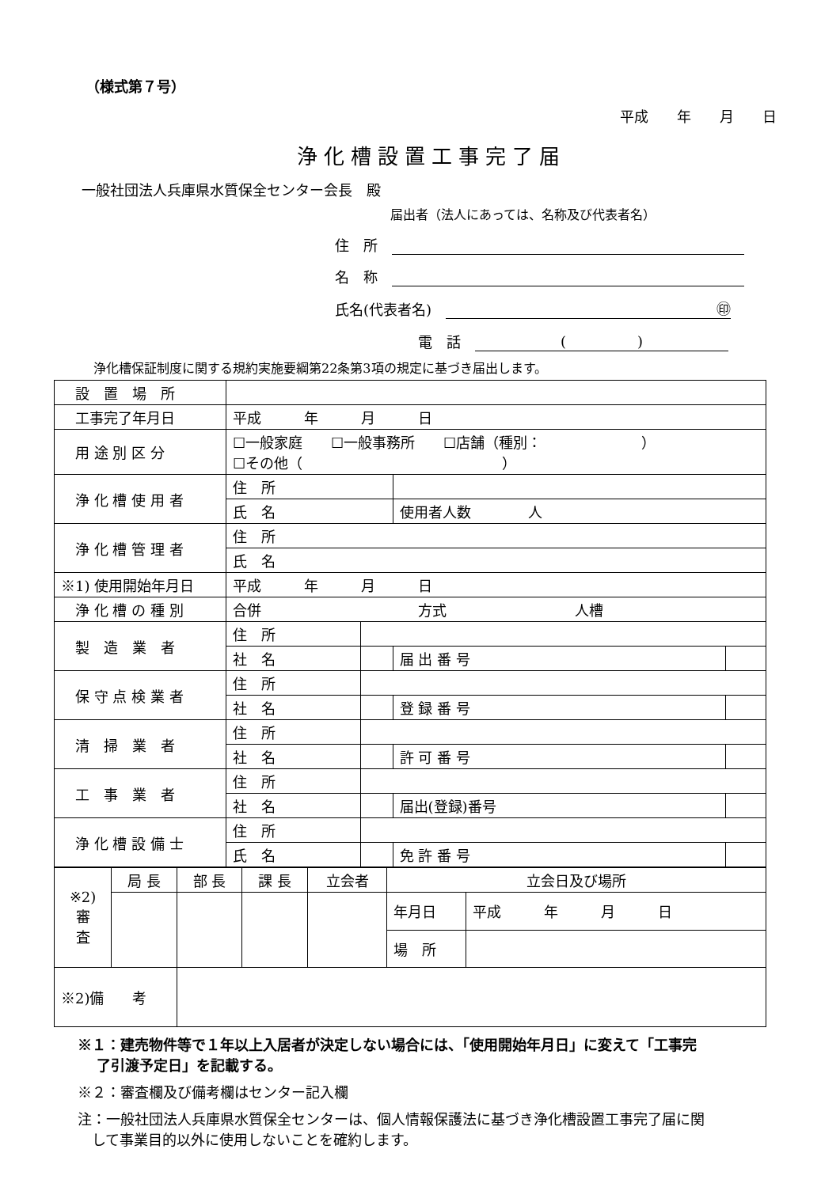（様式第７号）
平成　　年　　月　　日
浄化槽設置工事完了届
一般社団法人兵庫県水質保全センター会長　殿
届出者（法人にあっては、名称及び代表者名）
住　所　
名　称　
氏名(代表者名)　㊞
電　話　(　　　　　)
浄化槽保証制度に関する規約実施要綱第22条第3項の規定に基づき届出します。
| 設 置 場 所 | | | | |
| 工事完了年月日 | 平成 年 月 日 | | | |
| 用 途 別 区 分 | ☐一般家庭 ☐一般事務所 ☐店舗（種別： ） ☐その他（ ） | | | |
| 浄 化 槽 使 用 者 | 住 所 | | | |
| | 氏 名 | | 使用者人数 人 | |
| 浄 化 槽 管 理 者 | 住 所 | | | |
| | 氏 名 | | | |
| ※1) 使用開始年月日 | 平成 年 月 日 | | | |
| 浄 化 槽 の 種 別 | 合併 方式 人槽 | | | |
| 製 造 業 者 | 住 所 | | | |
| | 社 名 | | 届 出 番 号 | |
| 保 守 点 検 業 者 | 住 所 | | | |
| | 社 名 | | 登 録 番 号 | |
| 清 掃 業 者 | 住 所 | | | |
| | 社 名 | | 許 可 番 号 | |
| 工 事 業 者 | 住 所 | | | |
| | 社 名 | | 届出(登録)番号 | |
| 浄 化 槽 設 備 士 | 住 所 | | | |
| | 氏 名 | | 免 許 番 号 | |
| ※2) 審 査 | 局 長 | 部 長 | 課 長 | 立会者 | 立会日及び場所 | |
| | | | | | 年月日 | 平成 年 月 日 |
| | | | | | 場 所 | |
| ※2)備 考 | | | | | | |
※１：建売物件等で１年以上入居者が決定しない場合には、「使用開始年月日」に変えて「工事完
　 了引渡予定日」を記載する。
※２：審査欄及び備考欄はセンター記入欄
注：一般社団法人兵庫県水質保全センターは、個人情報保護法に基づき浄化槽設置工事完了届に関
　して事業目的以外に使用しないことを確約します。